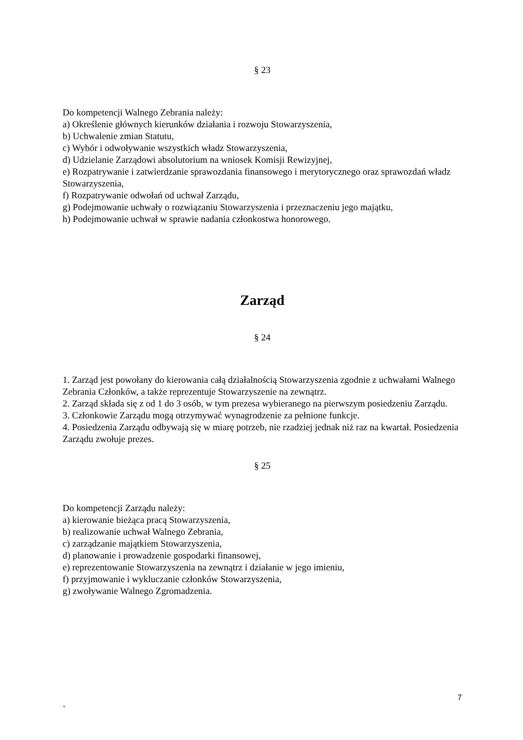§ 23
Do kompetencji Walnego Zebrania należy:
a) Określenie głównych kierunków działania i rozwoju Stowarzyszenia,
b) Uchwalenie zmian Statutu,
c) Wybór i odwoływanie wszystkich władz Stowarzyszenia,
d) Udzielanie Zarządowi absolutorium na wniosek Komisji Rewizyjnej,
e) Rozpatrywanie i zatwierdzanie sprawozdania finansowego i merytorycznego oraz sprawozdań władz Stowarzyszenia,
f) Rozpatrywanie odwołań od uchwał Zarządu,
g) Podejmowanie uchwały o rozwiązaniu Stowarzyszenia i przeznaczeniu jego majątku,
h) Podejmowanie uchwał w sprawie nadania członkostwa honorowego.
Zarząd
§ 24
1. Zarząd jest powołany do kierowania całą działalnością Stowarzyszenia zgodnie z uchwałami Walnego Zebrania Członków, a także reprezentuje Stowarzyszenie na zewnątrz.
2. Zarząd składa się z od 1 do 3 osób, w tym prezesa wybieranego na pierwszym posiedzeniu Zarządu.
3. Członkowie Zarządu mogą otrzymywać wynagrodzenie za pełnione funkcje.
4. Posiedzenia Zarządu odbywają się w miarę potrzeb, nie rzadziej jednak niż raz na kwartał. Posiedzenia Zarządu zwołuje prezes.
§ 25
Do kompetencji Zarządu należy:
a) kierowanie bieżąca pracą Stowarzyszenia,
b) realizowanie uchwał Walnego Zebrania,
c) zarządzanie majątkiem Stowarzyszenia,
d) planowanie i prowadzenie gospodarki finansowej,
e) reprezentowanie Stowarzyszenia na zewnątrz i działanie w jego imieniu,
f) przyjmowanie i wykluczanie członków Stowarzyszenia,
g) zwoływanie Walnego Zgromadzenia.
7
`